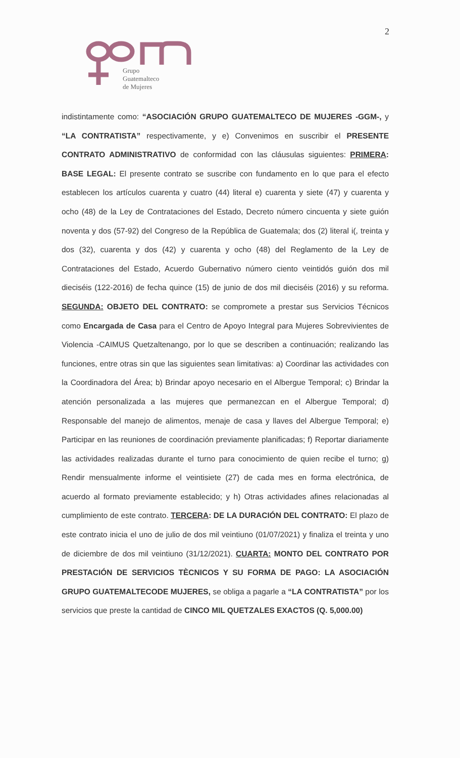2
Grupo
Guatemalteco
de Mujeres
indistintamente como: “ASOCIACIÓN GRUPO GUATEMALTECO DE MUJERES -GGM-, y “LA CONTRATISTA” respectivamente, y e) Convenimos en suscribir el PRESENTE CONTRATO ADMINISTRATIVO de conformidad con las cláusulas siguientes: PRIMERA: BASE LEGAL: El presente contrato se suscribe con fundamento en lo que para el efecto establecen los artículos cuarenta y cuatro (44) literal e) cuarenta y siete (47) y cuarenta y ocho (48) de la Ley de Contrataciones del Estado, Decreto número cincuenta y siete guión noventa y dos (57-92) del Congreso de la República de Guatemala; dos (2) literal i(, treinta y dos (32), cuarenta y dos (42) y cuarenta y ocho (48) del Reglamento de la Ley de Contrataciones del Estado, Acuerdo Gubernativo número ciento veintidós guión dos mil dieciséis (122-2016) de fecha quince (15) de junio de dos mil dieciséis (2016) y su reforma. SEGUNDA: OBJETO DEL CONTRATO: se compromete a prestar sus Servicios Técnicos como Encargada de Casa para el Centro de Apoyo Integral para Mujeres Sobrevivientes de Violencia -CAIMUS Quetzaltenango, por lo que se describen a continuación; realizando las funciones, entre otras sin que las siguientes sean limitativas: a) Coordinar las actividades con la Coordinadora del Área; b) Brindar apoyo necesario en el Albergue Temporal; c) Brindar la atención personalizada a las mujeres que permanezcan en el Albergue Temporal; d) Responsable del manejo de alimentos, menaje de casa y llaves del Albergue Temporal; e) Participar en las reuniones de coordinación previamente planificadas; f) Reportar diariamente las actividades realizadas durante el turno para conocimiento de quien recibe el turno; g) Rendir mensualmente informe el veintisiete (27) de cada mes en forma electrónica, de acuerdo al formato previamente establecido; y h) Otras actividades afines relacionadas al cumplimiento de este contrato. TERCERA: DE LA DURACIÓN DEL CONTRATO: El plazo de este contrato inicia el uno de julio de dos mil veintiuno (01/07/2021) y finaliza el treinta y uno de diciembre de dos mil veintiuno (31/12/2021). CUARTA: MONTO DEL CONTRATO POR PRESTACIÓN DE SERVICIOS TÈCNICOS Y SU FORMA DE PAGO: LA ASOCIACIÓN GRUPO GUATEMALTECODE MUJERES, se obliga a pagarle a “LA CONTRATISTA” por los servicios que preste la cantidad de CINCO MIL QUETZALES EXACTOS (Q. 5,000.00)